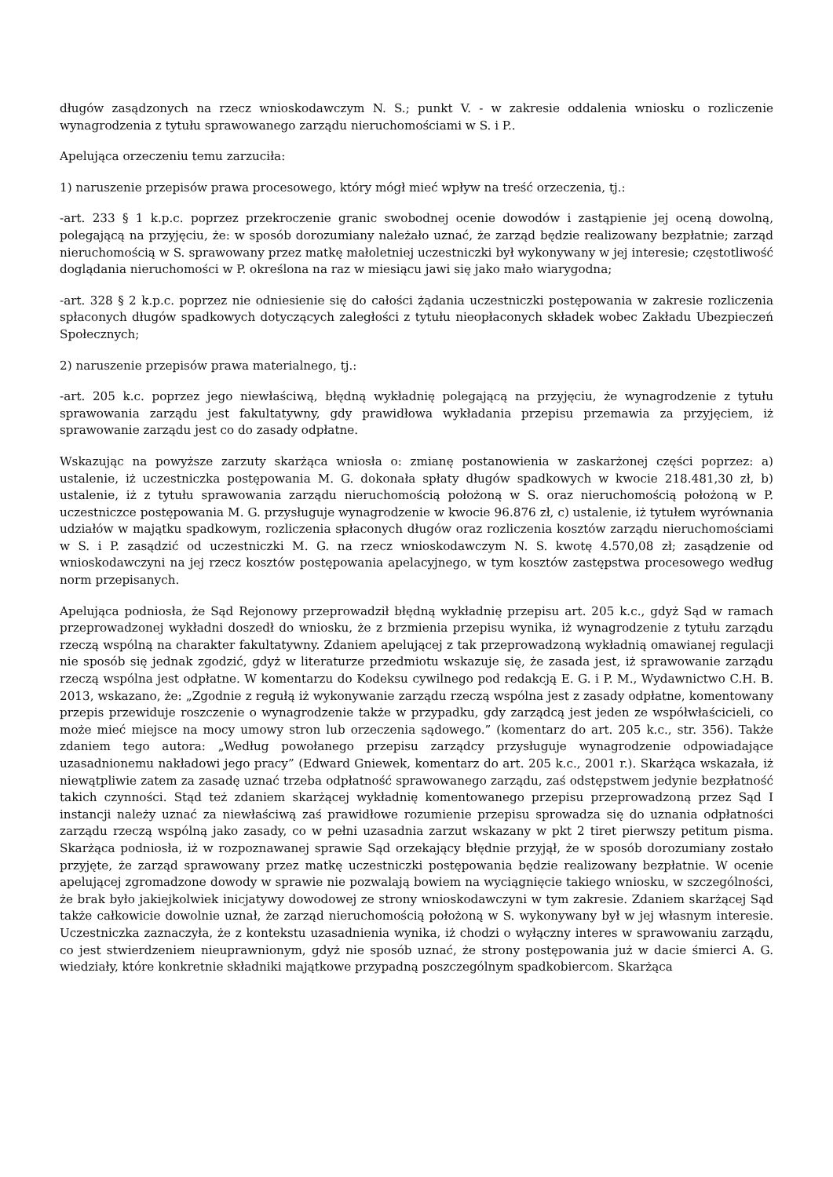długów zasądzonych na rzecz wnioskodawczym N. S.; punkt V. - w zakresie oddalenia wniosku o rozliczenie wynagrodzenia z tytułu sprawowanego zarządu nieruchomościami w S. i P..
Apelująca orzeczeniu temu zarzuciła:
1) naruszenie przepisów prawa procesowego, który mógł mieć wpływ na treść orzeczenia, tj.:
-art. 233 § 1 k.p.c. poprzez przekroczenie granic swobodnej ocenie dowodów i zastąpienie jej oceną dowolną, polegającą na przyjęciu, że: w sposób dorozumiany należało uznać, że zarząd będzie realizowany bezpłatnie; zarząd nieruchomością w S. sprawowany przez matkę małoletniej uczestniczki był wykonywany w jej interesie; częstotliwość doglądania nieruchomości w P. określona na raz w miesiącu jawi się jako mało wiarygodna;
-art. 328 § 2 k.p.c. poprzez nie odniesienie się do całości żądania uczestniczki postępowania w zakresie rozliczenia spłaconych długów spadkowych dotyczących zaległości z tytułu nieopłaconych składek wobec Zakładu Ubezpieczeń Społecznych;
2) naruszenie przepisów prawa materialnego, tj.:
-art. 205 k.c. poprzez jego niewłaściwą, błędną wykładnię polegającą na przyjęciu, że wynagrodzenie z tytułu sprawowania zarządu jest fakultatywny, gdy prawidłowa wykładania przepisu przemawia za przyjęciem, iż sprawowanie zarządu jest co do zasady odpłatne.
Wskazując na powyższe zarzuty skarżąca wniosła o: zmianę postanowienia w zaskarżonej części poprzez: a) ustalenie, iż uczestniczka postępowania M. G. dokonała spłaty długów spadkowych w kwocie 218.481,30 zł, b) ustalenie, iż z tytułu sprawowania zarządu nieruchomością położoną w S. oraz nieruchomością położoną w P. uczestniczce postępowania M. G. przysługuje wynagrodzenie w kwocie 96.876 zł, c) ustalenie, iż tytułem wyrównania udziałów w majątku spadkowym, rozliczenia spłaconych długów oraz rozliczenia kosztów zarządu nieruchomościami w S. i P. zasądzić od uczestniczki M. G. na rzecz wnioskodawczym N. S. kwotę 4.570,08 zł; zasądzenie od wnioskodawczyni na jej rzecz kosztów postępowania apelacyjnego, w tym kosztów zastępstwa procesowego według norm przepisanych.
Apelująca podniosła, że Sąd Rejonowy przeprowadził błędną wykładnię przepisu art. 205 k.c., gdyż Sąd w ramach przeprowadzonej wykładni doszedł do wniosku, że z brzmienia przepisu wynika, iż wynagrodzenie z tytułu zarządu rzeczą wspólną na charakter fakultatywny. Zdaniem apelującej z tak przeprowadzoną wykładnią omawianej regulacji nie sposób się jednak zgodzić, gdyż w literaturze przedmiotu wskazuje się, że zasada jest, iż sprawowanie zarządu rzeczą wspólna jest odpłatne. W komentarzu do Kodeksu cywilnego pod redakcją E. G. i P. M., Wydawnictwo C.H. B. 2013, wskazano, że: „Zgodnie z regułą iż wykonywanie zarządu rzeczą wspólna jest z zasady odpłatne, komentowany przepis przewiduje roszczenie o wynagrodzenie także w przypadku, gdy zarządcą jest jeden ze współwłaścicieli, co może mieć miejsce na mocy umowy stron lub orzeczenia sądowego.” (komentarz do art. 205 k.c., str. 356). Także zdaniem tego autora: „Według powołanego przepisu zarządcy przysługuje wynagrodzenie odpowiadające uzasadnionemu nakładowi jego pracy” (Edward Gniewek, komentarz do art. 205 k.c., 2001 r.). Skarżąca wskazała, iż niewątpliwie zatem za zasadę uznać trzeba odpłatność sprawowanego zarządu, zaś odstępstwem jedynie bezpłatność takich czynności. Stąd też zdaniem skarżącej wykładnię komentowanego przepisu przeprowadzoną przez Sąd I instancji należy uznać za niewłaściwą zaś prawidłowe rozumienie przepisu sprowadza się do uznania odpłatności zarządu rzeczą wspólną jako zasady, co w pełni uzasadnia zarzut wskazany w pkt 2 tiret pierwszy petitum pisma. Skarżąca podniosła, iż w rozpoznawanej sprawie Sąd orzekający błędnie przyjął, że w sposób dorozumiany zostało przyjęte, że zarząd sprawowany przez matkę uczestniczki postępowania będzie realizowany bezpłatnie. W ocenie apelującej zgromadzone dowody w sprawie nie pozwalają bowiem na wyciągnięcie takiego wniosku, w szczególności, że brak było jakiejkolwiek inicjatywy dowodowej ze strony wnioskodawczyni w tym zakresie. Zdaniem skarżącej Sąd także całkowicie dowolnie uznał, że zarząd nieruchomością położoną w S. wykonywany był w jej własnym interesie. Uczestniczka zaznaczyła, że z kontekstu uzasadnienia wynika, iż chodzi o wyłączny interes w sprawowaniu zarządu, co jest stwierdzeniem nieuprawnionym, gdyż nie sposób uznać, że strony postępowania już w dacie śmierci A. G. wiedziały, które konkretnie składniki majątkowe przypadną poszczególnym spadkobiercom. Skarżąca